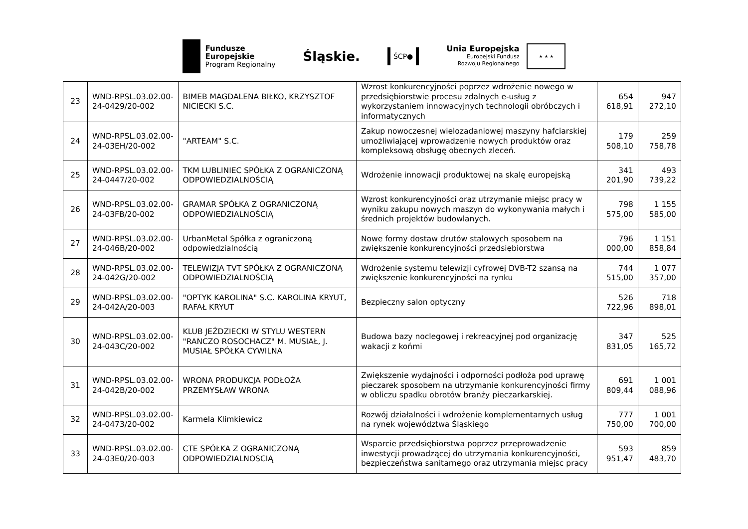Fundusze
Europejskie
Program Regionalny
Śląskie.
ŚCP●
Unia Europejska
Europejski Fundusz
Rozwoju Regionalnego
★ ★ ★
| 23 | WND-RPSL.03.02.00-24-0429/20-002 | BIMEB MAGDALENA BIŁKO, KRZYSZTOF NICIECKI S.C. | Wzrost konkurencyjności poprzez wdrożenie nowego w przedsiębiorstwie procesu zdalnych e-usług z wykorzystaniem innowacyjnych technologii obróbczych i informatycznych | 654 618,91 | 947 272,10 |
| 24 | WND-RPSL.03.02.00-24-03EH/20-002 | "ARTEAM" S.C. | Zakup nowoczesnej wielozadaniowej maszyny hafciarskiej umożliwiającej wprowadzenie nowych produktów oraz kompleksową obsługę obecnych zleceń. | 179 508,10 | 259 758,78 |
| 25 | WND-RPSL.03.02.00-24-0447/20-002 | TKM LUBLINIEC SPÓŁKA Z OGRANICZONĄ ODPOWIEDZIALNOŚCIĄ | Wdrożenie innowacji produktowej na skalę europejską | 341 201,90 | 493 739,22 |
| 26 | WND-RPSL.03.02.00-24-03FB/20-002 | GRAMAR SPÓŁKA Z OGRANICZONĄ ODPOWIEDZIALNOŚCIĄ | Wzrost konkurencyjności oraz utrzymanie miejsc pracy w wyniku zakupu nowych maszyn do wykonywania małych i średnich projektów budowlanych. | 798 575,00 | 1 155 585,00 |
| 27 | WND-RPSL.03.02.00-24-046B/20-002 | UrbanMetal Spółka z ograniczoną odpowiedzialnością | Nowe formy dostaw drutów stalowych sposobem na zwiększenie konkurencyjności przedsiębiorstwa | 796 000,00 | 1 151 858,84 |
| 28 | WND-RPSL.03.02.00-24-042G/20-002 | TELEWIZJA TVT SPÓŁKA Z OGRANICZONĄ ODPOWIEDZIALNOŚCIĄ | Wdrożenie systemu telewizji cyfrowej DVB-T2 szansą na zwiększenie konkurencyjności na rynku | 744 515,00 | 1 077 357,00 |
| 29 | WND-RPSL.03.02.00-24-042A/20-003 | "OPTYK KAROLINA" S.C. KAROLINA KRYUT, RAFAŁ KRYUT | Bezpieczny salon optyczny | 526 722,96 | 718 898,01 |
| 30 | WND-RPSL.03.02.00-24-043C/20-002 | KLUB JEŹDZIECKI W STYLU WESTERN "RANCZO ROSOCHACZ" M. MUSIAŁ, J. MUSIAŁ SPÓŁKA CYWILNA | Budowa bazy noclegowej i rekreacyjnej pod organizację wakacji z końmi | 347 831,05 | 525 165,72 |
| 31 | WND-RPSL.03.02.00-24-042B/20-002 | WRONA PRODUKCJA PODŁOŻA PRZEMYSŁAW WRONA | Zwiększenie wydajności i odporności podłoża pod uprawę pieczarek sposobem na utrzymanie konkurencyjności firmy w obliczu spadku obrotów branży pieczarkarskiej. | 691 809,44 | 1 001 088,96 |
| 32 | WND-RPSL.03.02.00-24-0473/20-002 | Karmela Klimkiewicz | Rozwój działalności i wdrożenie komplementarnych usług na rynek województwa Śląskiego | 777 750,00 | 1 001 700,00 |
| 33 | WND-RPSL.03.02.00-24-03E0/20-003 | CTE SPÓŁKA Z OGRANICZONĄ ODPOWIEDZIALNOSCIĄ | Wsparcie przedsiębiorstwa poprzez przeprowadzenie inwestycji prowadzącej do utrzymania konkurencyjności, bezpieczeństwa sanitarnego oraz utrzymania miejsc pracy | 593 951,47 | 859 483,70 |